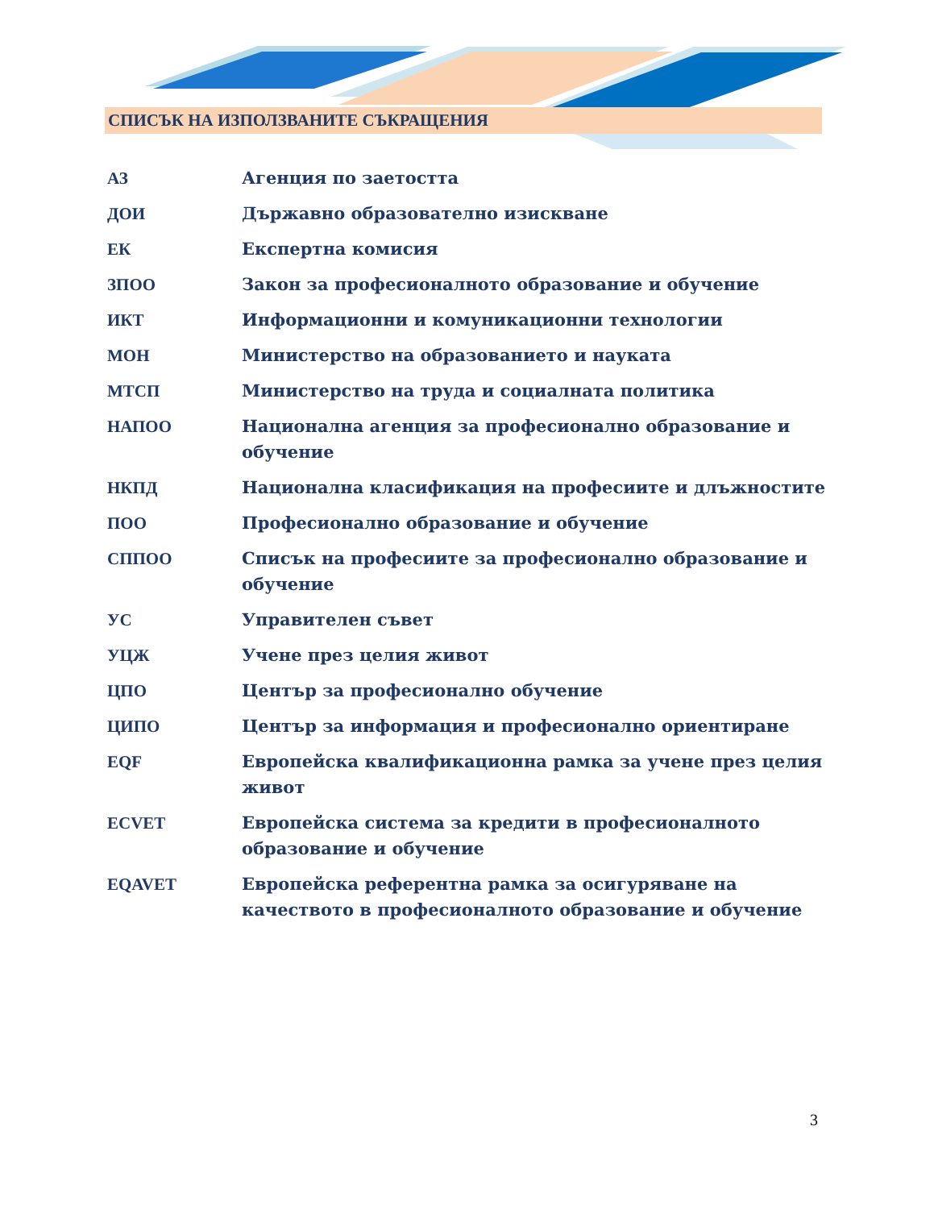СПИСЪК НА ИЗПОЛЗВАНИТЕ СЪКРАЩЕНИЯ
АЗ Агенция по заетостта
ДОИ Държавно образователно изискване
ЕК Експертна комисия
ЗПОО Закон за професионалното образование и обучение
ИКТ Информационни и комуникационни технологии
МОН Министерство на образованието и науката
МТСП Министерство на труда и социалната политика
НАПОО Национална агенция за професионално образование и обучение
НКПД Национална класификация на професиите и длъжностите
ПОО Професионално образование и обучение
СППОО Списък на професиите за професионално образование и обучение
УС Управителен съвет
УЦЖ Учене през целия живот
ЦПО Център за професионално обучение
ЦИПО Център за информация и професионално ориентиране
EQF Европейска квалификационна рамка за учене през целия живот
ECVET Европейска система за кредити в професионалното образование и обучение
EQAVET Европейска референтна рамка за осигуряване на качеството в професионалното образование и обучение
3